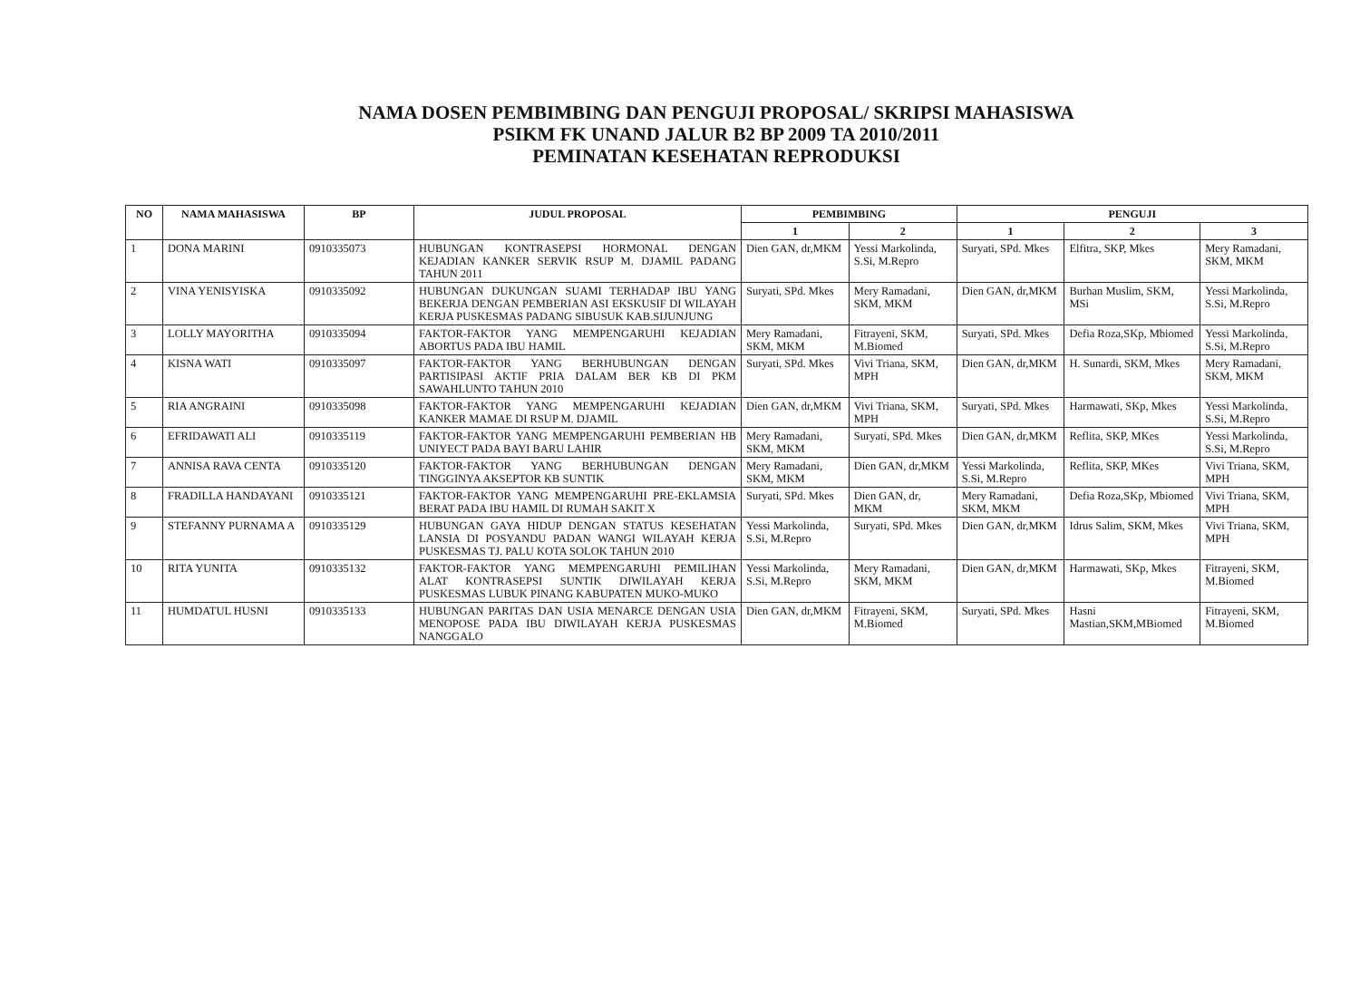NAMA DOSEN PEMBIMBING DAN PENGUJI PROPOSAL/ SKRIPSI MAHASISWA
PSIKM FK UNAND JALUR B2 BP 2009 TA 2010/2011
PEMINATAN KESEHATAN REPRODUKSI
| NO | NAMA MAHASISWA | BP | JUDUL PROPOSAL | PEMBIMBING | | PENGUJI | | |
| --- | --- | --- | --- | --- | --- | --- | --- | --- |
| | | | | 1 | 2 | 1 | 2 | 3 |
| 1 | DONA MARINI | 0910335073 | HUBUNGAN KONTRASEPSI HORMONAL DENGAN KEJADIAN KANKER SERVIK RSUP M. DJAMIL PADANG TAHUN 2011 | Dien GAN, dr,MKM | Yessi Markolinda, S.Si, M.Repro | Suryati, SPd. Mkes | Elfitra, SKP, Mkes | Mery Ramadani, SKM, MKM |
| 2 | VINA YENISYISKA | 0910335092 | HUBUNGAN DUKUNGAN SUAMI TERHADAP IBU YANG BEKERJA DENGAN PEMBERIAN ASI EKSKUSIF DI WILAYAH KERJA PUSKESMAS PADANG SIBUSUK KAB.SIJUNJUNG | Suryati, SPd. Mkes | Mery Ramadani, SKM, MKM | Dien GAN, dr,MKM | Burhan Muslim, SKM, MSi | Yessi Markolinda, S.Si, M.Repro |
| 3 | LOLLY MAYORITHA | 0910335094 | FAKTOR-FAKTOR YANG MEMPENGARUHI KEJADIAN ABORTUS PADA IBU HAMIL | Mery Ramadani, SKM, MKM | Fitrayeni, SKM, M.Biomed | Suryati, SPd. Mkes | Defia Roza,SKp, Mbiomed | Yessi Markolinda, S.Si, M.Repro |
| 4 | KISNA WATI | 0910335097 | FAKTOR-FAKTOR YANG BERHUBUNGAN DENGAN PARTISIPASI AKTIF PRIA DALAM BER KB DI PKM SAWAHLUNTO TAHUN 2010 | Suryati, SPd. Mkes | Vivi Triana, SKM, MPH | Dien GAN, dr,MKM | H. Sunardi, SKM, Mkes | Mery Ramadani, SKM, MKM |
| 5 | RIA ANGRAINI | 0910335098 | FAKTOR-FAKTOR YANG MEMPENGARUHI KEJADIAN KANKER MAMAE DI RSUP M. DJAMIL | Dien GAN, dr,MKM | Vivi Triana, SKM, MPH | Suryati, SPd. Mkes | Harmawati, SKp, Mkes | Yessi Markolinda, S.Si, M.Repro |
| 6 | EFRIDAWATI ALI | 0910335119 | FAKTOR-FAKTOR YANG MEMPENGARUHI PEMBERIAN HB UNIYECT PADA BAYI BARU LAHIR | Mery Ramadani, SKM, MKM | Suryati, SPd. Mkes | Dien GAN, dr,MKM | Reflita, SKP, MKes | Yessi Markolinda, S.Si, M.Repro |
| 7 | ANNISA RAVA CENTA | 0910335120 | FAKTOR-FAKTOR YANG BERHUBUNGAN DENGAN TINGGINYA AKSEPTOR KB SUNTIK | Mery Ramadani, SKM, MKM | Dien GAN, dr,MKM | Yessi Markolinda, S.Si, M.Repro | Reflita, SKP, MKes | Vivi Triana, SKM, MPH |
| 8 | FRADILLA HANDAYANI | 0910335121 | FAKTOR-FAKTOR YANG MEMPENGARUHI PRE-EKLAMSIA BERAT PADA IBU HAMIL DI RUMAH SAKIT X | Suryati, SPd. Mkes | Dien GAN, dr, MKM | Mery Ramadani, SKM, MKM | Defia Roza,SKp, Mbiomed | Vivi Triana, SKM, MPH |
| 9 | STEFANNY PURNAMA A | 0910335129 | HUBUNGAN GAYA HIDUP DENGAN STATUS KESEHATAN LANSIA DI POSYANDU PADAN WANGI WILAYAH KERJA PUSKESMAS TJ. PALU KOTA SOLOK TAHUN 2010 | Yessi Markolinda, S.Si, M.Repro | Suryati, SPd. Mkes | Dien GAN, dr,MKM | Idrus Salim, SKM, Mkes | Vivi Triana, SKM, MPH |
| 10 | RITA YUNITA | 0910335132 | FAKTOR-FAKTOR YANG MEMPENGARUHI PEMILIHAN ALAT KONTRASEPSI SUNTIK DIWILAYAH KERJA PUSKESMAS LUBUK PINANG KABUPATEN MUKO-MUKO | Yessi Markolinda, S.Si, M.Repro | Mery Ramadani, SKM, MKM | Dien GAN, dr,MKM | Harmawati, SKp, Mkes | Fitrayeni, SKM, M.Biomed |
| 11 | HUMDATUL HUSNI | 0910335133 | HUBUNGAN PARITAS DAN USIA MENARCE DENGAN USIA MENOPOSE PADA IBU DIWILAYAH KERJA PUSKESMAS NANGGALO | Dien GAN, dr,MKM | Fitrayeni, SKM, M.Biomed | Suryati, SPd. Mkes | Hasni Mastian,SKM,MBiomed | Fitrayeni, SKM, M.Biomed |